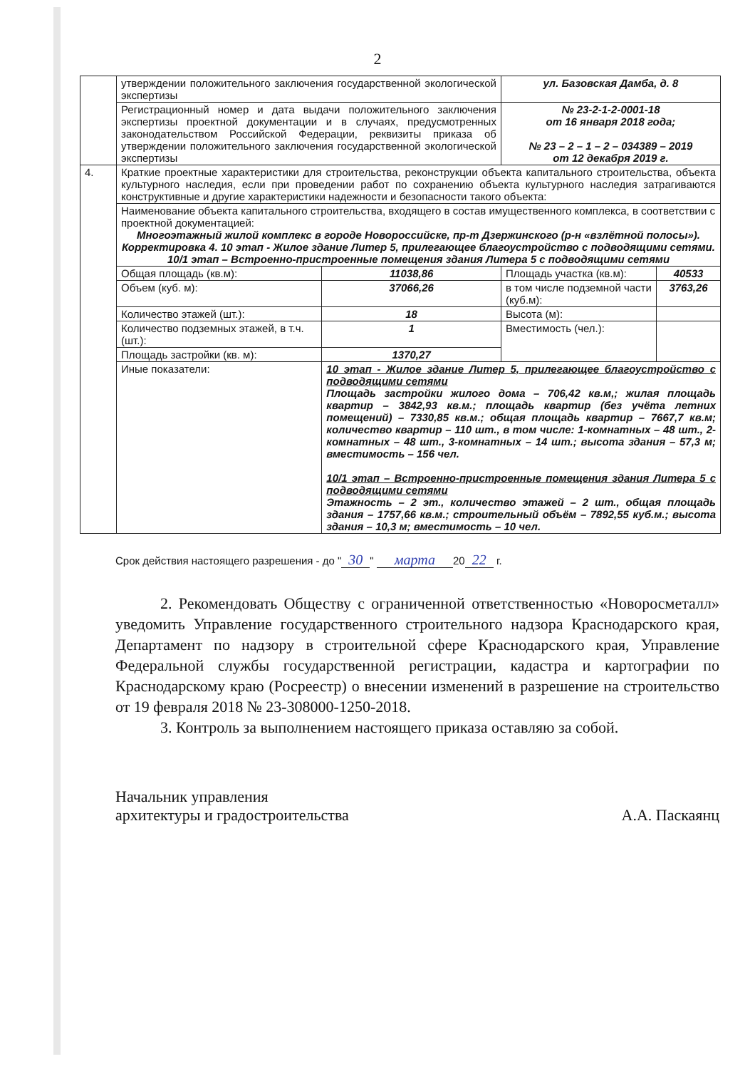2
| | утверждении положительного заключения государственной экологической экспертизы | | ул. Базовская Дамба, д. 8 | |
| | Регистрационный номер и дата выдачи положительного заключения экспертизы проектной документации и в случаях, предусмотренных законодательством Российской Федерации, реквизиты приказа об утверждении положительного заключения государственной экологической экспертизы | | № 23-2-1-2-0001-18 от 16 января 2018 года; № 23 – 2 – 1 – 2 – 034389 – 2019 от 12 декабря 2019 г. | |
| 4. | Краткие проектные характеристики для строительства, реконструкции объекта капитального строительства, объекта культурного наследия, если при проведении работ по сохранению объекта культурного наследия затрагиваются конструктивные и другие характеристики надежности и безопасности такого объекта: | | | |
| | Наименование объекта капитального строительства, входящего в состав имущественного комплекса, в соответствии с проектной документацией: Многоэтажный жилой комплекс в городе Новороссийске, пр-т Дзержинского (р-н «взлётной полосы»). Корректировка 4. 10 этап - Жилое здание Литер 5, прилегающее благоустройство с подводящими сетями. 10/1 этап – Встроенно-пристроенные помещения здания Литера 5 с подводящими сетями | | | |
| | Общая площадь (кв.м): | 11038,86 | Площадь участка (кв.м): | 40533 |
| | Объем (куб. м): | 37066,26 | в том числе подземной части (куб.м): | 3763,26 |
| | Количество этажей (шт.): | 18 | Высота (м): | |
| | Количество подземных этажей, в т.ч. (шт.): | 1 | Вместимость (чел.): | |
| | Площадь застройки (кв. м): | 1370,27 | | |
| | Иные показатели: | 10 этап - Жилое здание Литер 5, прилегающее благоустройство с подводящими сетями Площадь застройки жилого дома – 706,42 кв.м,; жилая площадь квартир – 3842,93 кв.м.; площадь квартир (без учёта летних помещений) – 7330,85 кв.м.; общая площадь квартир – 7667,7 кв.м; количество квартир – 110 шт., в том числе: 1-комнатных – 48 шт., 2-комнатных – 48 шт., 3-комнатных – 14 шт.; высота здания – 57,3 м; вместимость – 156 чел. 10/1 этап – Встроенно-пристроенные помещения здания Литера 5 с подводящими сетями Этажность – 2 эт., количество этажей – 2 шт., общая площадь здания – 1757,66 кв.м.; строительный объём – 7892,55 куб.м.; высота здания – 10,3 м; вместимость – 10 чел. | | |
Срок действия настоящего разрешения - до " 30 " марта 20 22 г.
2. Рекомендовать Обществу с ограниченной ответственностью «Новоросметалл» уведомить Управление государственного строительного надзора Краснодарского края, Департамент по надзору в строительной сфере Краснодарского края, Управление Федеральной службы государственной регистрации, кадастра и картографии по Краснодарскому краю (Росреестр) о внесении изменений в разрешение на строительство от 19 февраля 2018 № 23-308000-1250-2018.
3. Контроль за выполнением настоящего приказа оставляю за собой.
Начальник управления
архитектуры и градостроительства
А.А. Паскаянц